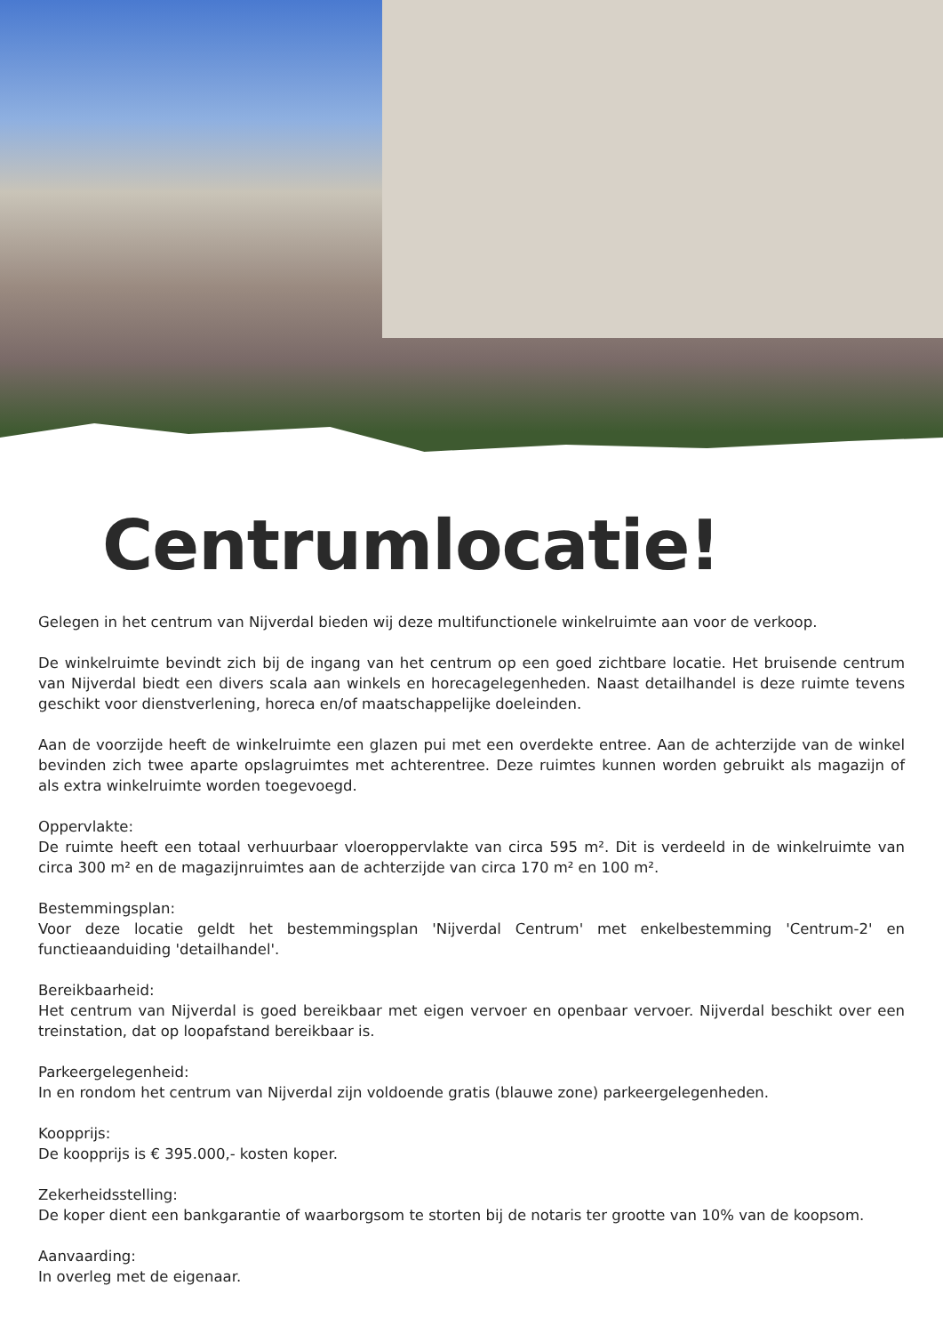Centrumlocatie!
Gelegen in het centrum van Nijverdal bieden wij deze multifunctionele winkelruimte aan voor de verkoop.
De winkelruimte bevindt zich bij de ingang van het centrum op een goed zichtbare locatie. Het bruisende centrum van Nijverdal biedt een divers scala aan winkels en horecagelegenheden. Naast detailhandel is deze ruimte tevens geschikt voor dienstverlening, horeca en/of maatschappelijke doeleinden.
Aan de voorzijde heeft de winkelruimte een glazen pui met een overdekte entree. Aan de achterzijde van de winkel bevinden zich twee aparte opslagruimtes met achterentree. Deze ruimtes kunnen worden gebruikt als magazijn of als extra winkelruimte worden toegevoegd.
Oppervlakte:
De ruimte heeft een totaal verhuurbaar vloeroppervlakte van circa 595 m². Dit is verdeeld in de winkelruimte van circa 300 m² en de magazijnruimtes aan de achterzijde van circa 170 m² en 100 m².
Bestemmingsplan:
Voor deze locatie geldt het bestemmingsplan 'Nijverdal Centrum' met enkelbestemming 'Centrum-2' en functieaanduiding 'detailhandel'.
Bereikbaarheid:
Het centrum van Nijverdal is goed bereikbaar met eigen vervoer en openbaar vervoer. Nijverdal beschikt over een treinstation, dat op loopafstand bereikbaar is.
Parkeergelegenheid:
In en rondom het centrum van Nijverdal zijn voldoende gratis (blauwe zone) parkeergelegenheden.
Koopprijs:
De koopprijs is € 395.000,- kosten koper.
Zekerheidsstelling:
De koper dient een bankgarantie of waarborgsom te storten bij de notaris ter grootte van 10% van de koopsom.
Aanvaarding:
In overleg met de eigenaar.